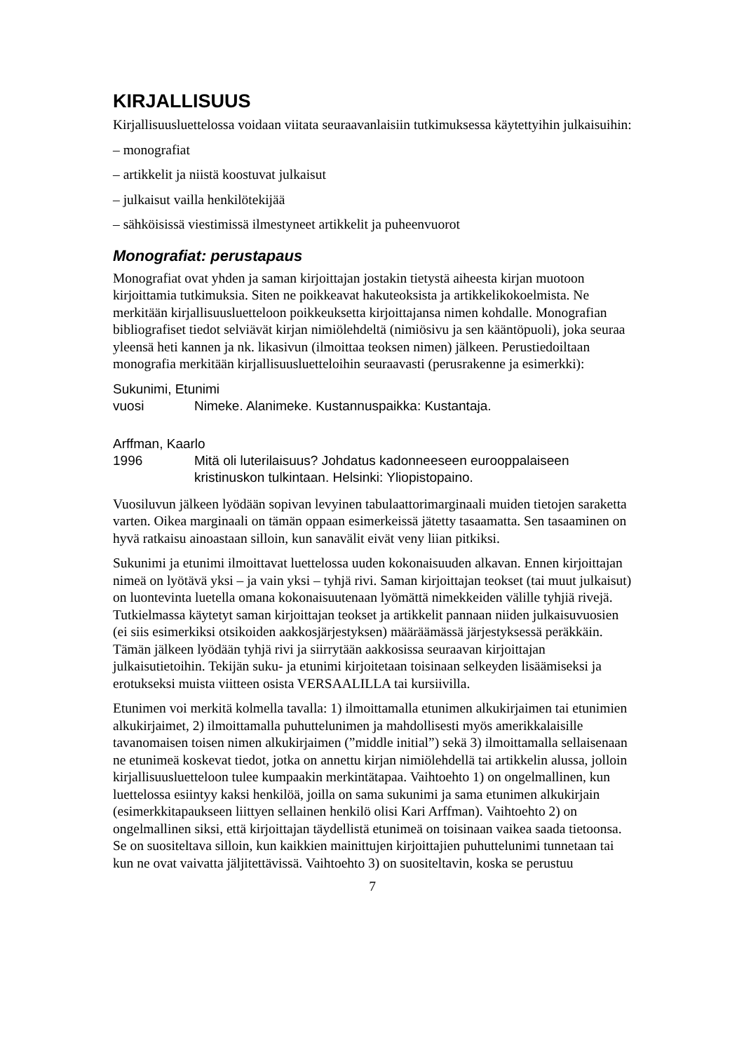KIRJALLISUUS
Kirjallisuusluettelossa voidaan viitata seuraavanlaisiin tutkimuksessa käytettyihin julkaisuihin:
– monografiat
– artikkelit ja niistä koostuvat julkaisut
– julkaisut vailla henkilötekijää
– sähköisissä viestimissä ilmestyneet artikkelit ja puheenvuorot
Monografiat: perustapaus
Monografiat ovat yhden ja saman kirjoittajan jostakin tietystä aiheesta kirjan muotoon kirjoittamia tutkimuksia. Siten ne poikkeavat hakuteoksista ja artikkelikokoelmista. Ne merkitään kirjallisuusluetteloon poikkeuksetta kirjoittajansa nimen kohdalle. Monografian bibliografiset tiedot selviävät kirjan nimiölehdeltä (nimiösivu ja sen kääntöpuoli), joka seuraa yleensä heti kannen ja nk. likasivun (ilmoittaa teoksen nimen) jälkeen. Perustiedoiltaan monografia merkitään kirjallisuusluetteloihin seuraavasti (perusrakenne ja esimerkki):
Sukunimi, Etunimi
vuosi Nimeke. Alanimeke. Kustannuspaikka: Kustantaja.
Arffman, Kaarlo
1996 Mitä oli luterilaisuus? Johdatus kadonneeseen eurooppalaiseen kristinuskon tulkintaan. Helsinki: Yliopistopaino.
Vuosiluvun jälkeen lyödään sopivan levyinen tabulaattorimarginaali muiden tietojen saraketta varten. Oikea marginaali on tämän oppaan esimerkeissä jätetty tasaamatta. Sen tasaaminen on hyvä ratkaisu ainoastaan silloin, kun sanavälit eivät veny liian pitkiksi.
Sukunimi ja etunimi ilmoittavat luettelossa uuden kokonaisuuden alkavan. Ennen kirjoittajan nimeä on lyötävä yksi – ja vain yksi – tyhjä rivi. Saman kirjoittajan teokset (tai muut julkaisut) on luontevinta luetella omana kokonaisuutenaan lyömättä nimekkeiden välille tyhjiä rivejä. Tutkielmassa käytetyt saman kirjoittajan teokset ja artikkelit pannaan niiden julkaisuvuosien (ei siis esimerkiksi otsikoiden aakkosjärjestyksen) määräämässä järjestyksessä peräkkäin. Tämän jälkeen lyödään tyhjä rivi ja siirrytään aakkosissa seuraavan kirjoittajan julkaisutietoihin. Tekijän suku- ja etunimi kirjoitetaan toisinaan selkeyden lisäämiseksi ja erotukseksi muista viitteen osista VERSAALILLA tai kursiivilla.
Etunimen voi merkitä kolmella tavalla: 1) ilmoittamalla etunimen alkukirjaimen tai etunimien alkukirjaimet, 2) ilmoittamalla puhuttelunimen ja mahdollisesti myös amerikkalaisille tavanomaisen toisen nimen alkukirjaimen (”middle initial”) sekä 3) ilmoittamalla sellaisenaan ne etunimeä koskevat tiedot, jotka on annettu kirjan nimiölehdellä tai artikkelin alussa, jolloin kirjallisuusluetteloon tulee kumpaakin merkintätapaa. Vaihtoehto 1) on ongelmallinen, kun luettelossa esiintyy kaksi henkilöä, joilla on sama sukunimi ja sama etunimen alkukirjain (esimerkkitapaukseen liittyen sellainen henkilö olisi Kari Arffman). Vaihtoehto 2) on ongelmallinen siksi, että kirjoittajan täydellistä etunimeä on toisinaan vaikea saada tietoonsa. Se on suositeltava silloin, kun kaikkien mainittujen kirjoittajien puhuttelunimi tunnetaan tai kun ne ovat vaivatta jäljitettävissä. Vaihtoehto 3) on suositeltavin, koska se perustuu
7